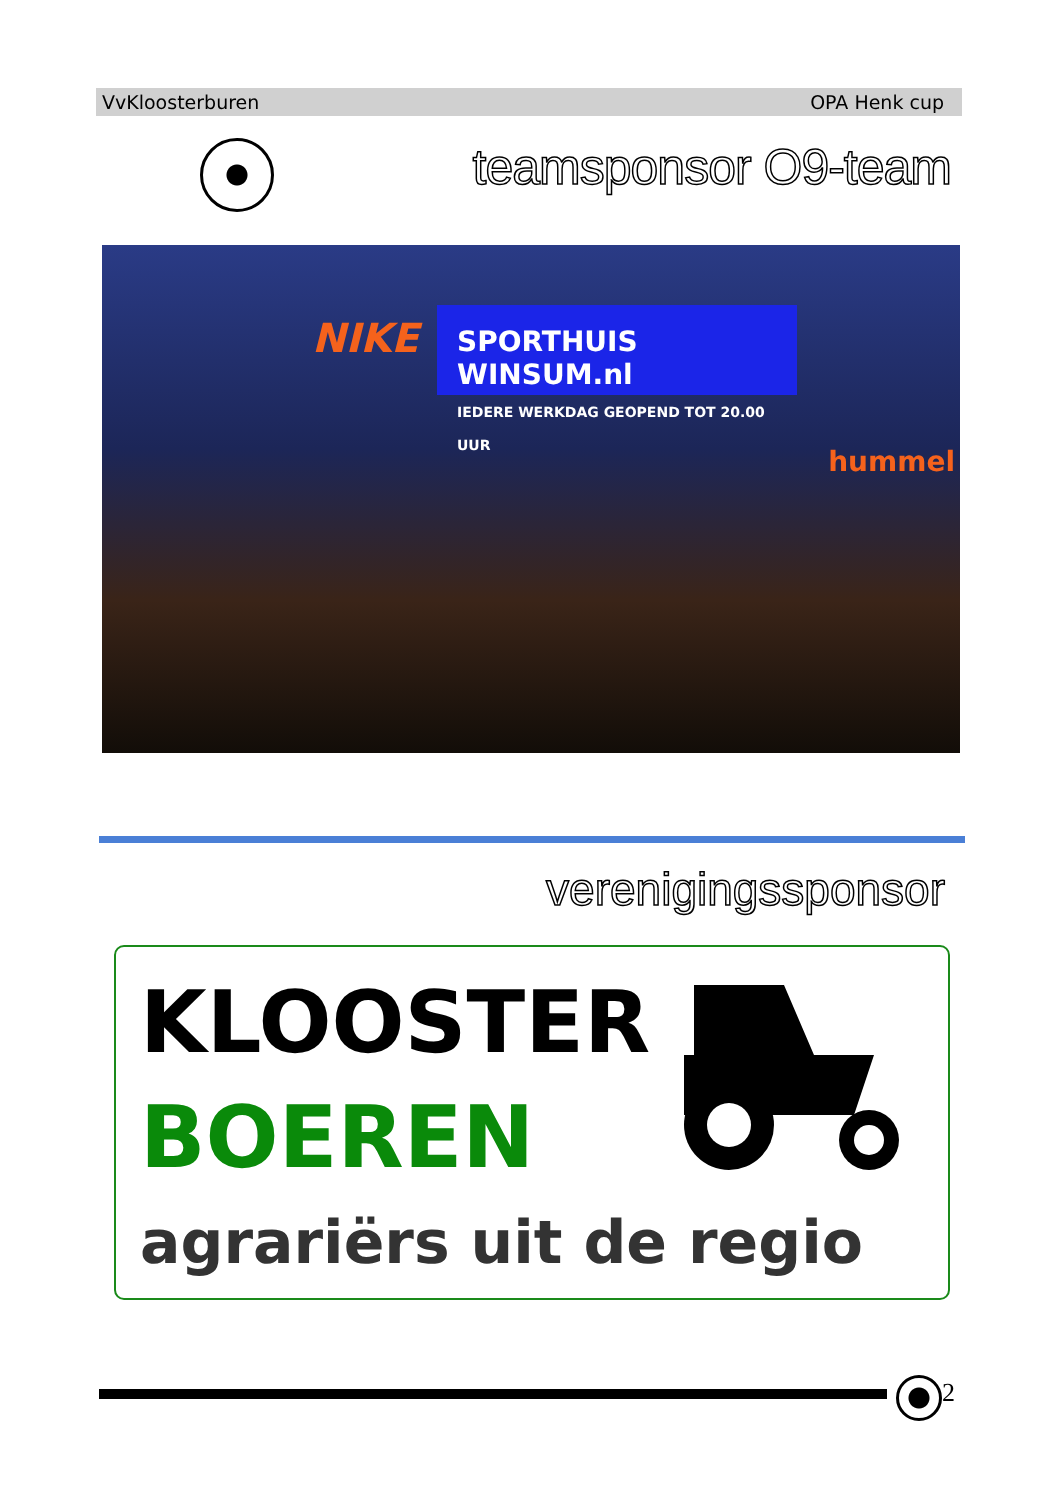VvKloosterburen OPA Henk cup
teamsponsor O9-team
SPORTHUIS WINSUM.nl
IEDERE WERKDAG GEOPEND TOT 20.00 UUR
NIKE
hummel
verenigingssponsor
KLOOSTER
BOEREN
agrariërs uit de regio
2